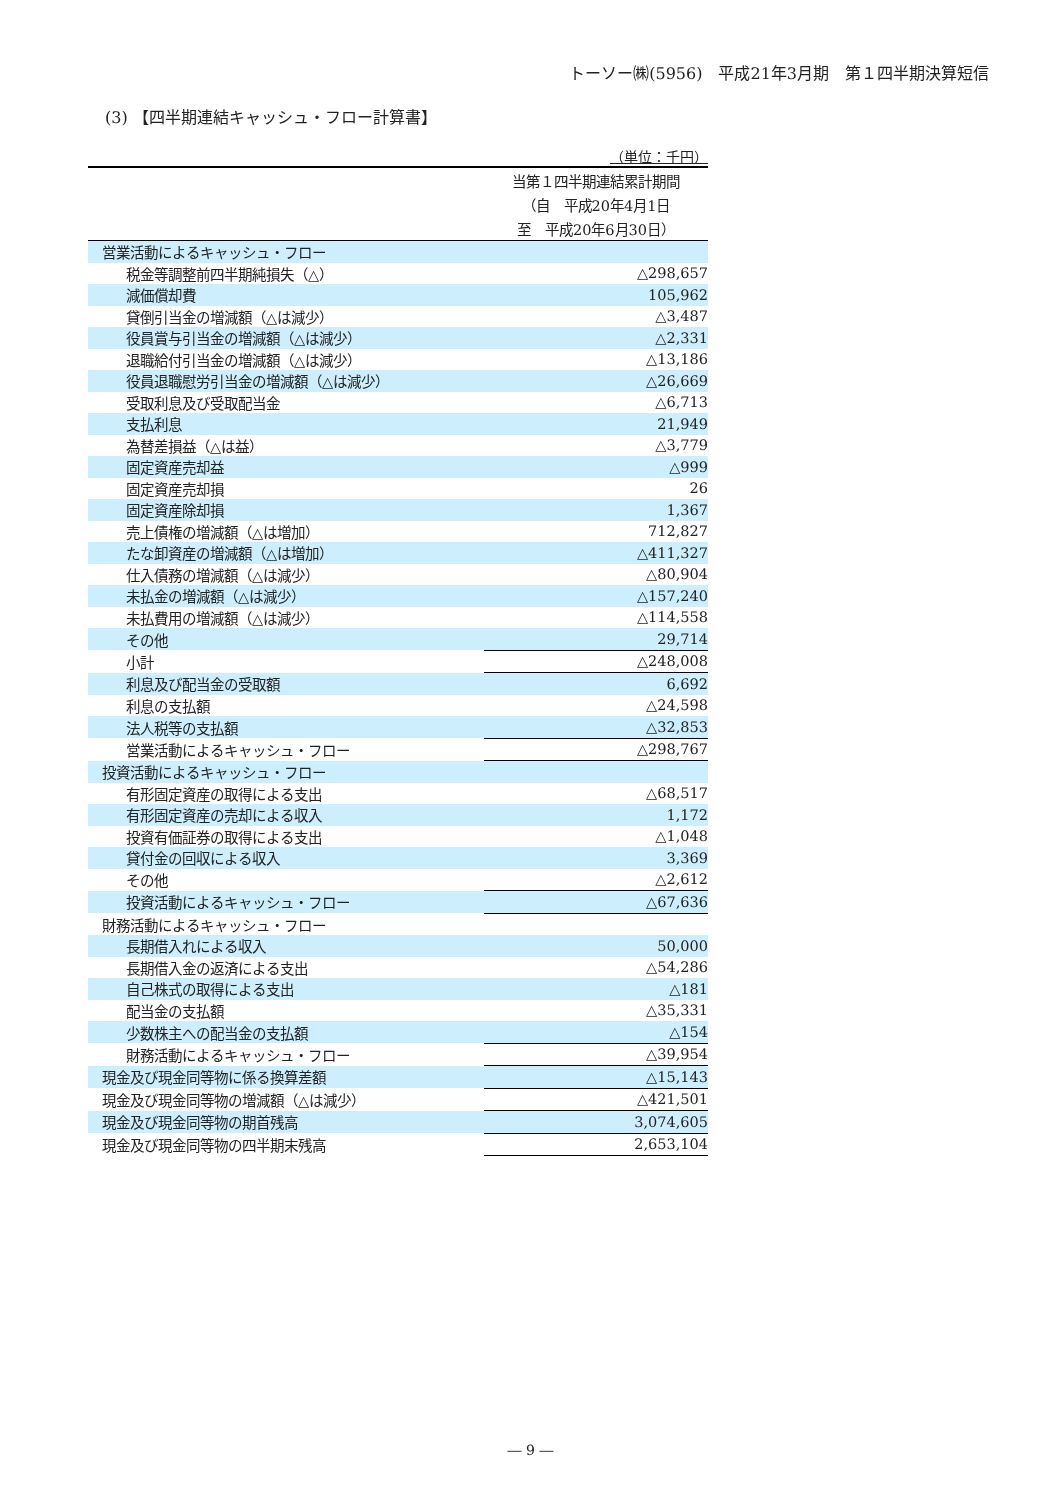トーソー㈱(5956)　平成21年3月期　第１四半期決算短信
(3) 【四半期連結キャッシュ・フロー計算書】
（単位：千円）
| | 当第１四半期連結累計期間 |
| | （自 平成20年4月1日 |
| | 至 平成20年6月30日） |
| 営業活動によるキャッシュ・フロー | |
| 税金等調整前四半期純損失（△） | △298,657 |
| 減価償却費 | 105,962 |
| 貸倒引当金の増減額（△は減少） | △3,487 |
| 役員賞与引当金の増減額（△は減少） | △2,331 |
| 退職給付引当金の増減額（△は減少） | △13,186 |
| 役員退職慰労引当金の増減額（△は減少） | △26,669 |
| 受取利息及び受取配当金 | △6,713 |
| 支払利息 | 21,949 |
| 為替差損益（△は益） | △3,779 |
| 固定資産売却益 | △999 |
| 固定資産売却損 | 26 |
| 固定資産除却損 | 1,367 |
| 売上債権の増減額（△は増加） | 712,827 |
| たな卸資産の増減額（△は増加） | △411,327 |
| 仕入債務の増減額（△は減少） | △80,904 |
| 未払金の増減額（△は減少） | △157,240 |
| 未払費用の増減額（△は減少） | △114,558 |
| その他 | 29,714 |
| 小計 | △248,008 |
| 利息及び配当金の受取額 | 6,692 |
| 利息の支払額 | △24,598 |
| 法人税等の支払額 | △32,853 |
| 営業活動によるキャッシュ・フロー | △298,767 |
| 投資活動によるキャッシュ・フロー | |
| 有形固定資産の取得による支出 | △68,517 |
| 有形固定資産の売却による収入 | 1,172 |
| 投資有価証券の取得による支出 | △1,048 |
| 貸付金の回収による収入 | 3,369 |
| その他 | △2,612 |
| 投資活動によるキャッシュ・フロー | △67,636 |
| 財務活動によるキャッシュ・フロー | |
| 長期借入れによる収入 | 50,000 |
| 長期借入金の返済による支出 | △54,286 |
| 自己株式の取得による支出 | △181 |
| 配当金の支払額 | △35,331 |
| 少数株主への配当金の支払額 | △154 |
| 財務活動によるキャッシュ・フロー | △39,954 |
| 現金及び現金同等物に係る換算差額 | △15,143 |
| 現金及び現金同等物の増減額（△は減少） | △421,501 |
| 現金及び現金同等物の期首残高 | 3,074,605 |
| 現金及び現金同等物の四半期末残高 | 2,653,104 |
― 9 ―